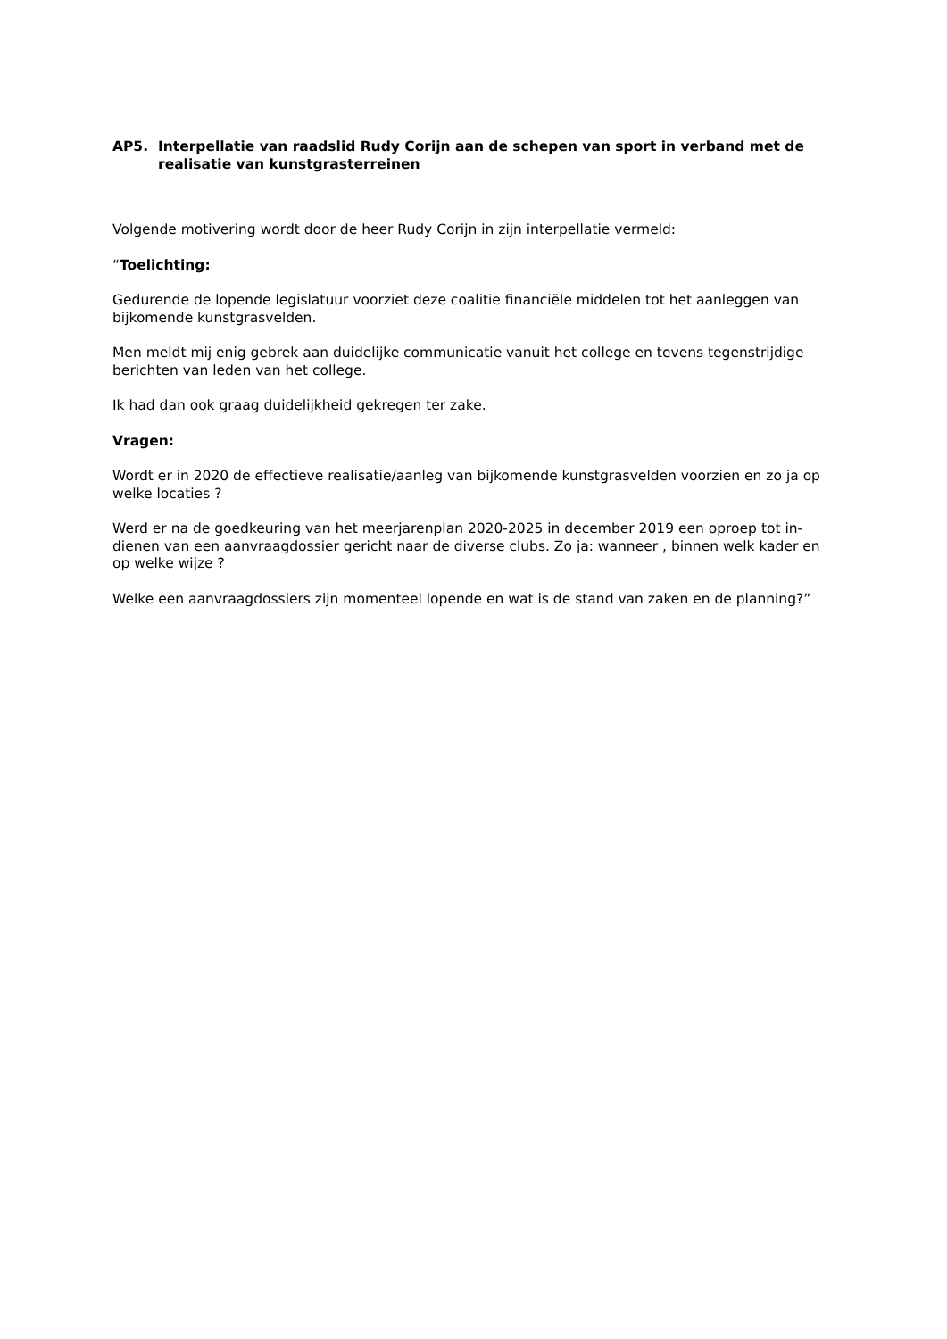AP5. Interpellatie van raadslid Rudy Corijn aan de schepen van sport in verband met de realisatie van kunstgrasterreinen
Volgende motivering wordt door de heer Rudy Corijn in zijn interpellatie vermeld:
“Toelichting:
Gedurende de lopende legislatuur voorziet deze coalitie financiële middelen tot het aanleggen van bijkomende kunstgrasvelden.
Men meldt mij enig gebrek aan duidelijke communicatie vanuit het college en tevens tegenstrijdige berichten van leden van het college.
Ik had dan ook graag duidelijkheid gekregen ter zake.
Vragen:
Wordt er in 2020 de effectieve realisatie/aanleg van bijkomende kunstgrasvelden voorzien en zo ja op welke locaties ?
Werd er na de goedkeuring van het meerjarenplan 2020-2025 in december 2019 een oproep tot in-dienen van een aanvraagdossier gericht naar de diverse clubs. Zo ja: wanneer , binnen welk kader en op welke wijze ?
Welke een aanvraagdossiers zijn momenteel lopende en wat is de stand van zaken en de planning?”